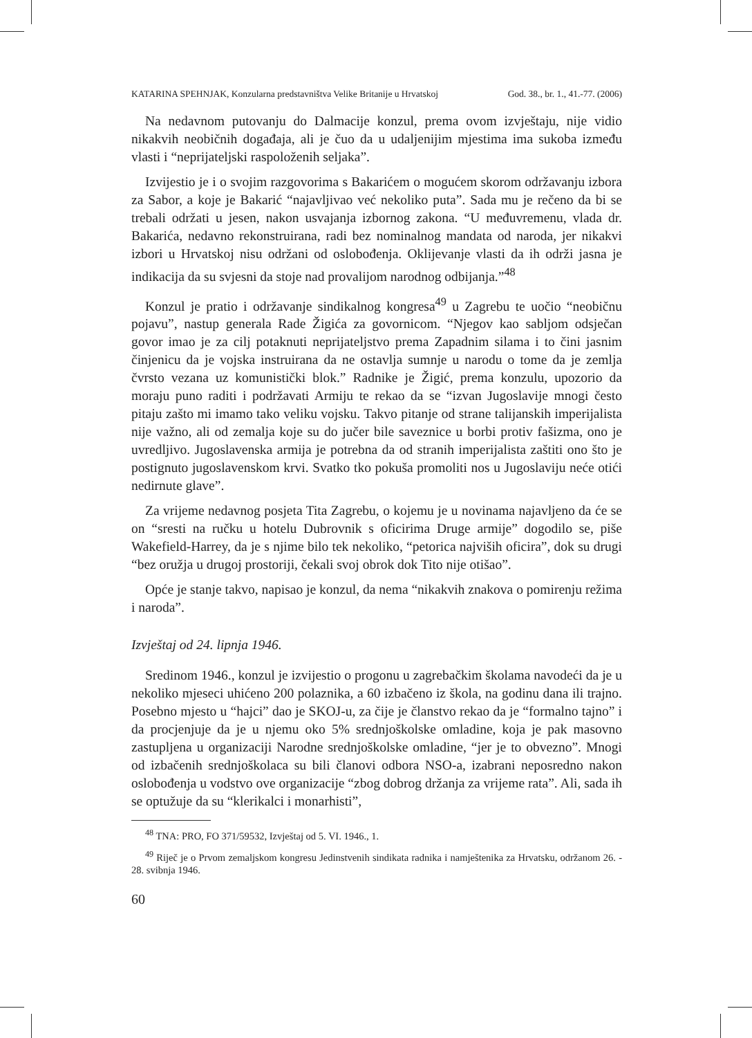KATARINA SPEHNJAK, Konzularna predstavništva Velike Britanije u Hrvatskoj God. 38., br. 1., 41.-77. (2006)
Na nedavnom putovanju do Dalmacije konzul, prema ovom izvještaju, nije vidio nikakvih neobičnih događaja, ali je čuo da u udaljenijim mjestima ima sukoba između vlasti i “neprijateljski raspoloženih seljaka”.
Izvijestio je i o svojim razgovorima s Bakarićem o mogućem skorom održavanju izbora za Sabor, a koje je Bakarić “najavljivao već nekoliko puta”. Sada mu je rečeno da bi se trebali održati u jesen, nakon usvajanja izbornog zakona. “U međuvremenu, vlada dr. Bakarića, nedavno rekonstruirana, radi bez nominalnog mandata od naroda, jer nikakvi izbori u Hrvatskoj nisu održani od oslobođenja. Oklijevanje vlasti da ih održi jasna je indikacija da su svjesni da stoje nad provalijom narodnog odbijanja.”<sup>48</sup>
Konzul je pratio i održavanje sindikalnog kongresa<sup>49</sup> u Zagrebu te uočio “neobičnu pojavu”, nastup generala Rade Žigića za govornicom. “Njegov kao sabljom odsječan govor imao je za cilj potaknuti neprijateljstvo prema Zapadnim silama i to čini jasnim činjenicu da je vojska instruirana da ne ostavlja sumnje u narodu o tome da je zemlja čvrsto vezana uz komunistički blok.” Radnike je Žigić, prema konzulu, upozorio da moraju puno raditi i podržavati Armiju te rekao da se “izvan Jugoslavije mnogi često pitaju zašto mi imamo tako veliku vojsku. Takvo pitanje od strane talijanskih imperijalista nije važno, ali od zemalja koje su do jučer bile saveznice u borbi protiv fašizma, ono je uvredljivo. Jugoslavenska armija je potrebna da od stranih imperijalista zaštiti ono što je postignuto jugoslavenskom krvi. Svatko tko pokuša promoliti nos u Jugoslaviju neće otići nedirnute glave”.
Za vrijeme nedavnog posjeta Tita Zagrebu, o kojemu je u novinama najavljeno da će se on “sresti na ručku u hotelu Dubrovnik s oficirima Druge armije” dogodilo se, piše Wakefield-Harrey, da je s njime bilo tek nekoliko, “petorica najviših oficira”, dok su drugi “bez oružja u drugoj prostoriji, čekali svoj obrok dok Tito nije otišao”.
Opće je stanje takvo, napisao je konzul, da nema “nikakvih znakova o pomirenju režima i naroda”.
Izvještaj od 24. lipnja 1946.
Sredinom 1946., konzul je izvijestio o progonu u zagrebačkim školama navodeći da je u nekoliko mjeseci uhićeno 200 polaznika, a 60 izbačeno iz škola, na godinu dana ili trajno. Posebno mjesto u “hajci” dao je SKOJ-u, za čije je članstvo rekao da je “formalno tajno” i da procjenjuje da je u njemu oko 5% srednjoškolske omladine, koja je pak masovno zastupljena u organizaciji Narodne srednjoškolske omladine, “jer je to obvezno”. Mnogi od izbačenih srednjoškolaca su bili članovi odbora NSO-a, izabrani neposredno nakon oslobođenja u vodstvo ove organizacije “zbog dobrog držanja za vrijeme rata”. Ali, sada ih se optužuje da su “klerikalci i monarhisti”,
<sup>48</sup> TNA: PRO, FO 371/59532, Izvještaj od 5. VI. 1946., 1.
<sup>49</sup> Riječ je o Prvom zemaljskom kongresu Jedinstvenih sindikata radnika i namještenika za Hrvatsku, održanom 26. - 28. svibnja 1946.
60